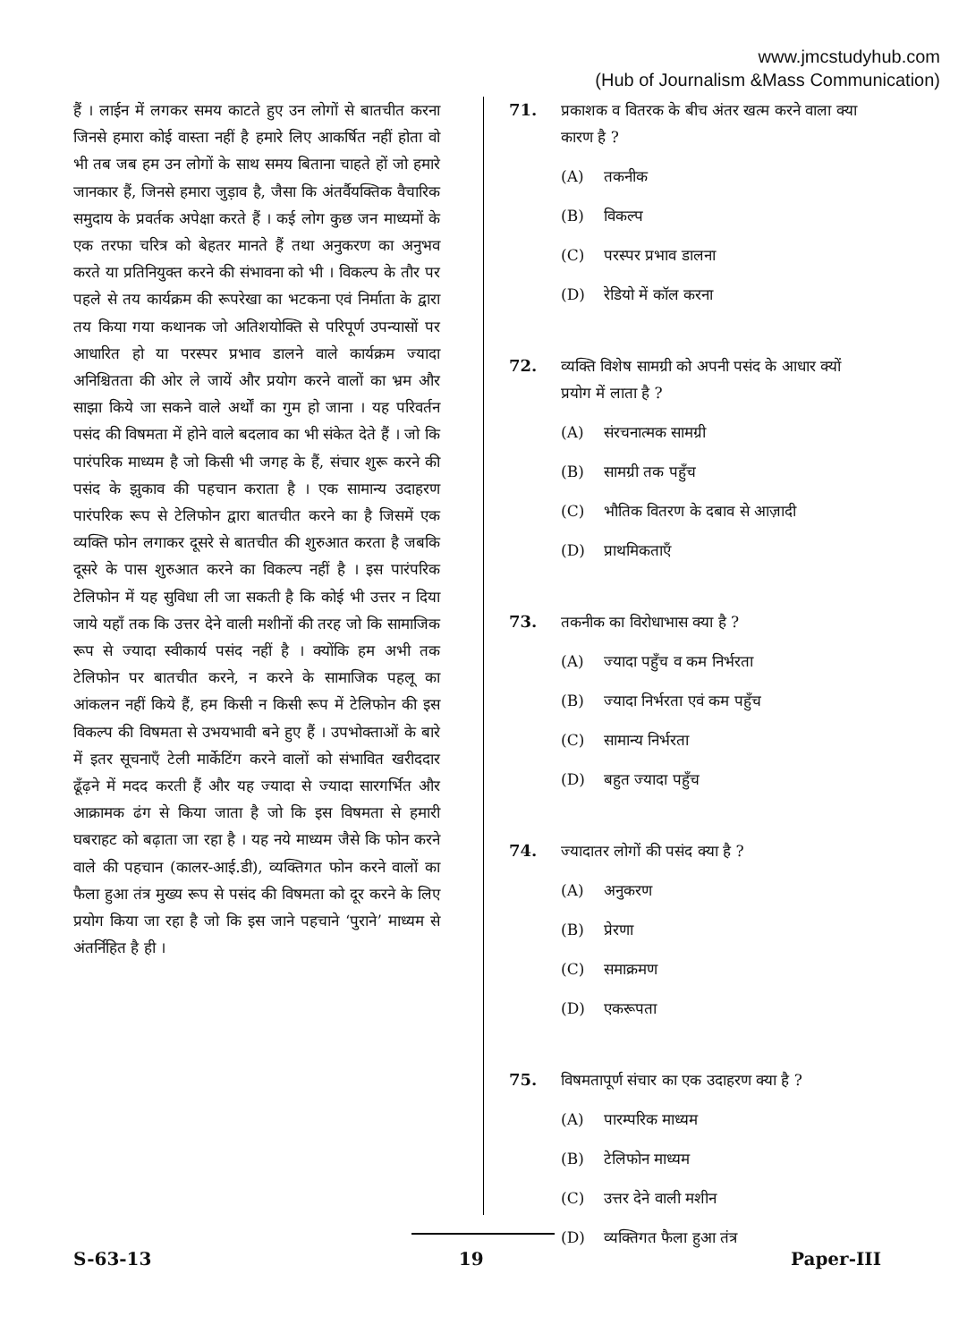www.jmcstudyhub.com
(Hub of Journalism &Mass Communication)
हैं । लाईन में लगकर समय काटते हुए उन लोगों से बातचीत करना जिनसे हमारा कोई वास्ता नहीं है हमारे लिए आकर्षित नहीं होता वो भी तब जब हम उन लोगों के साथ समय बिताना चाहते हों जो हमारे जानकार हैं, जिनसे हमारा जुड़ाव है, जैसा कि अंतर्वैयक्तिक वैचारिक समुदाय के प्रवर्तक अपेक्षा करते हैं । कई लोग कुछ जन माध्यमों के एक तरफा चरित्र को बेहतर मानते हैं तथा अनुकरण का अनुभव करते या प्रतिनियुक्त करने की संभावना को भी । विकल्प के तौर पर पहले से तय कार्यक्रम की रूपरेखा का भटकना एवं निर्माता के द्वारा तय किया गया कथानक जो अतिशयोक्ति से परिपूर्ण उपन्यासों पर आधारित हो या परस्पर प्रभाव डालने वाले कार्यक्रम ज्यादा अनिश्चितता की ओर ले जायें और प्रयोग करने वालों का भ्रम और साझा किये जा सकने वाले अर्थों का गुम हो जाना । यह परिवर्तन पसंद की विषमता में होने वाले बदलाव का भी संकेत देते हैं । जो कि पारंपरिक माध्यम है जो किसी भी जगह के हैं, संचार शुरू करने की पसंद के झुकाव की पहचान कराता है । एक सामान्य उदाहरण पारंपरिक रूप से टेलिफोन द्वारा बातचीत करने का है जिसमें एक व्यक्ति फोन लगाकर दूसरे से बातचीत की शुरुआत करता है जबकि दूसरे के पास शुरुआत करने का विकल्प नहीं है । इस पारंपरिक टेलिफोन में यह सुविधा ली जा सकती है कि कोई भी उत्तर न दिया जाये यहाँ तक कि उत्तर देने वाली मशीनों की तरह जो कि सामाजिक रूप से ज्यादा स्वीकार्य पसंद नहीं है । क्योंकि हम अभी तक टेलिफोन पर बातचीत करने, न करने के सामाजिक पहलू का आंकलन नहीं किये हैं, हम किसी न किसी रूप में टेलिफोन की इस विकल्प की विषमता से उभयभावी बने हुए हैं । उपभोक्ताओं के बारे में इतर सूचनाएँ टेली मार्केटिंग करने वालों को संभावित खरीददार ढूँढ़ने में मदद करती हैं और यह ज्यादा से ज्यादा सारगर्भित और आक्रामक ढंग से किया जाता है जो कि इस विषमता से हमारी घबराहट को बढ़ाता जा रहा है । यह नये माध्यम जैसे कि फोन करने वाले की पहचान (कालर-आई.डी), व्यक्तिगत फोन करने वालों का फैला हुआ तंत्र मुख्य रूप से पसंद की विषमता को दूर करने के लिए प्रयोग किया जा रहा है जो कि इस जाने पहचाने ‘पुराने’ माध्यम से अंतर्निहित है ही ।
71. प्रकाशक व वितरक के बीच अंतर खत्म करने वाला क्या कारण है ?
(A) तकनीक
(B) विकल्प
(C) परस्पर प्रभाव डालना
(D) रेडियो में कॉल करना
72. व्यक्ति विशेष सामग्री को अपनी पसंद के आधार क्यों प्रयोग में लाता है ?
(A) संरचनात्मक सामग्री
(B) सामग्री तक पहुँच
(C) भौतिक वितरण के दबाव से आज़ादी
(D) प्राथमिकताएँ
73. तकनीक का विरोधाभास क्या है ?
(A) ज्यादा पहुँच व कम निर्भरता
(B) ज्यादा निर्भरता एवं कम पहुँच
(C) सामान्य निर्भरता
(D) बहुत ज्यादा पहुँच
74. ज्यादातर लोगों की पसंद क्या है ?
(A) अनुकरण
(B) प्रेरणा
(C) समाक्रमण
(D) एकरूपता
75. विषमतापूर्ण संचार का एक उदाहरण क्या है ?
(A) पारम्परिक माध्यम
(B) टेलिफोन माध्यम
(C) उत्तर देने वाली मशीन
(D) व्यक्तिगत फैला हुआ तंत्र
S-63-13 19 Paper-III